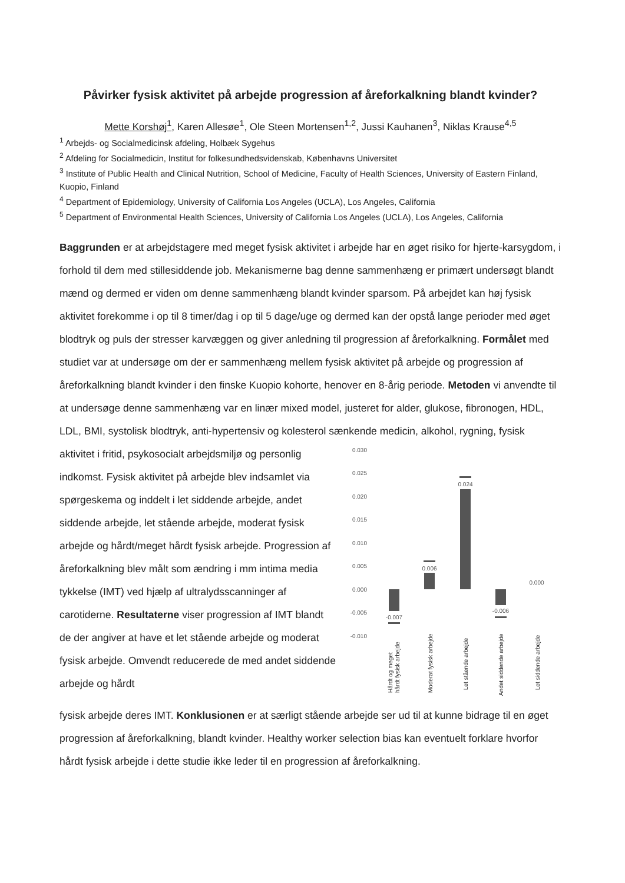Påvirker fysisk aktivitet på arbejde progression af åreforkalkning blandt kvinder?
Mette Korshøj<sup>1</sup>, Karen Allesøe<sup>1</sup>, Ole Steen Mortensen<sup>1,2</sup>, Jussi Kauhanen<sup>3</sup>, Niklas Krause<sup>4,5</sup>
<sup>1</sup> Arbejds- og Socialmedicinsk afdeling, Holbæk Sygehus
<sup>2</sup> Afdeling for Socialmedicin, Institut for folkesundhedsvidenskab, Københavns Universitet
<sup>3</sup> Institute of Public Health and Clinical Nutrition, School of Medicine, Faculty of Health Sciences, University of Eastern Finland, Kuopio, Finland
<sup>4</sup> Department of Epidemiology, University of California Los Angeles (UCLA), Los Angeles, California
<sup>5</sup> Department of Environmental Health Sciences, University of California Los Angeles (UCLA), Los Angeles, California
Baggrunden er at arbejdstagere med meget fysisk aktivitet i arbejde har en øget risiko for hjerte-karsygdom, i forhold til dem med stillesiddende job. Mekanismerne bag denne sammenhæng er primært undersøgt blandt mænd og dermed er viden om denne sammenhæng blandt kvinder sparsom. På arbejdet kan høj fysisk aktivitet forekomme i op til 8 timer/dag i op til 5 dage/uge og dermed kan der opstå lange perioder med øget blodtryk og puls der stresser karvæggen og giver anledning til progression af åreforkalkning. Formålet med studiet var at undersøge om der er sammenhæng mellem fysisk aktivitet på arbejde og progression af åreforkalkning blandt kvinder i den finske Kuopio kohorte, henover en 8-årig periode. Metoden vi anvendte til at undersøge denne sammenhæng var en linær mixed model, justeret for alder, glukose, fibronogen, HDL, LDL, BMI, systolisk blodtryk, anti-hypertensiv og kolesterol sænkende medicin, alkohol, rygning, fysisk
aktivitet i fritid, psykosocialt arbejdsmiljø og personlig indkomst. Fysisk aktivitet på arbejde blev indsamlet via spørgeskema og inddelt i let siddende arbejde, andet siddende arbejde, let stående arbejde, moderat fysisk arbejde og hårdt/meget hårdt fysisk arbejde. Progression af åreforkalkning blev målt som ændring i mm intima media tykkelse (IMT) ved hjælp af ultralydsscanninger af carotiderne. Resultaterne viser progression af IMT blandt de der angiver at have et let stående arbejde og moderat fysisk arbejde. Omvendt reducerede de med andet siddende arbejde og hårdt
0.030
0.025
0.020
0.015
0.010
0.005
0.000
-0.005
-0.010
-0.007
0.006
0.024
-0.006
0.000
Hårdt og meget
hårdt fysisk arbejde
Moderat fysisk arbejde
Let stående arbejde
Andet siddende arbejde
Let siddende arbejde
fysisk arbejde deres IMT. Konklusionen er at særligt stående arbejde ser ud til at kunne bidrage til en øget progression af åreforkalkning, blandt kvinder. Healthy worker selection bias kan eventuelt forklare hvorfor hårdt fysisk arbejde i dette studie ikke leder til en progression af åreforkalkning.